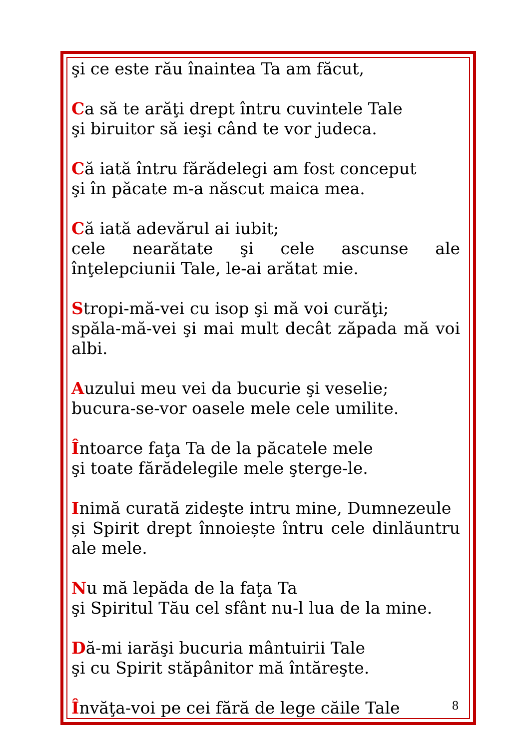şi ce este rău înaintea Ta am făcut,
Ca să te arăţi drept întru cuvintele Tale
şi biruitor să ieşi când te vor judeca.
Că iată întru fărădelegi am fost conceput
şi în păcate m-a născut maica mea.
Că iată adevărul ai iubit;
cele nearătate şi cele ascunse ale înţelepciunii Tale, le-ai arătat mie.
Stropi-mă-vei cu isop şi mă voi curăţi;
spăla-mă-vei şi mai mult decât zăpada mă voi albi.
Auzului meu vei da bucurie şi veselie;
bucura-se-vor oasele mele cele umilite.
Întoarce faţa Ta de la păcatele mele
şi toate fărădelegile mele şterge-le.
Inimă curată zideşte intru mine, Dumnezeule
și Spirit drept înnoiește întru cele dinlăuntru ale mele.
Nu mă lepăda de la faţa Ta
şi Spiritul Tău cel sfânt nu-l lua de la mine.
Dă-mi iarăşi bucuria mântuirii Tale
şi cu Spirit stăpânitor mă întăreşte.
Învăţa-voi pe cei fără de lege căile Tale
8